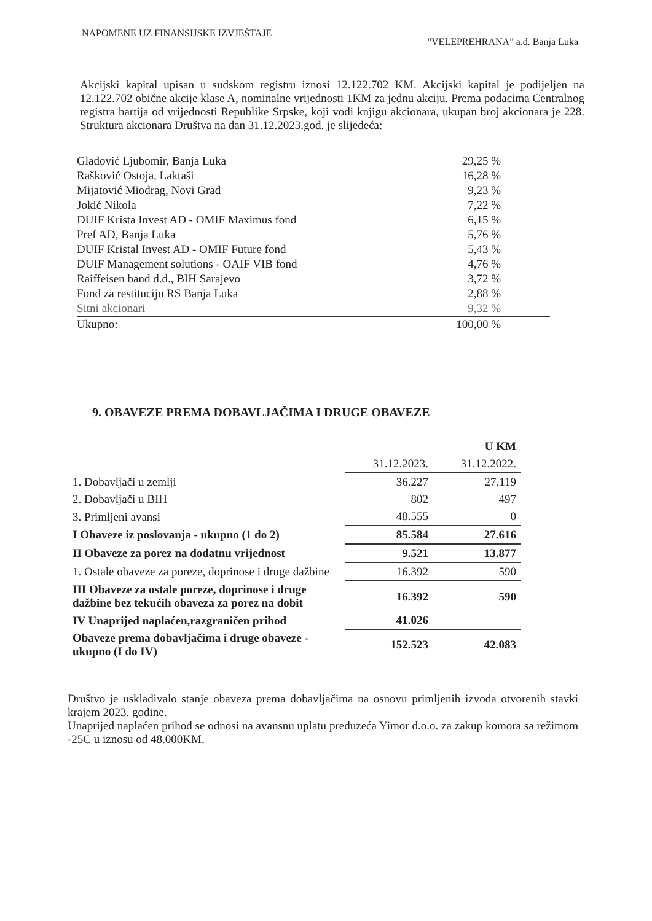NAPOMENE UZ FINANSIJSKE IZVJEŠTAJE "VELEPREHRANA" a.d. Banja Luka
Akcijski kapital upisan u sudskom registru iznosi 12.122.702 KM. Akcijski kapital je podijeljen na 12.122.702 obične akcije klase A, nominalne vrijednosti 1KM za jednu akciju. Prema podacima Centralnog registra hartija od vrijednosti Republike Srpske, koji vodi knjigu akcionara, ukupan broj akcionara je 228. Struktura akcionara Društva na dan 31.12.2023.god. je slijedeća:
| Gladović Ljubomir, Banja Luka | 29,25 % |
| Rašković Ostoja, Laktaši | 16,28 % |
| Mijatović Miodrag, Novi Grad | 9,23 % |
| Jokić Nikola | 7,22 % |
| DUIF Krista Invest AD - OMIF Maximus fond | 6,15 % |
| Pref AD, Banja Luka | 5,76 % |
| DUIF Kristal Invest AD - OMIF Future fond | 5,43 % |
| DUIF Management solutions - OAIF VIB fond | 4,76 % |
| Raiffeisen band d.d., BIH Sarajevo | 3,72 % |
| Fond za restituciju RS Banja Luka | 2,88 % |
| Sitni akcionari | 9,32 % |
| Ukupno: | 100,00 % |
9. OBAVEZE PREMA DOBAVLJAČIMA I DRUGE OBAVEZE
| | | U KM |
| --- | --- | --- |
| | 31.12.2023. | 31.12.2022. |
| 1. Dobavljači u zemlji | 36.227 | 27.119 |
| 2. Dobavljači u BIH | 802 | 497 |
| 3. Primljeni avansi | 48.555 | 0 |
| I Obaveze iz poslovanja - ukupno (1 do 2) | 85.584 | 27.616 |
| II Obaveze za porez na dodatnu vrijednost | 9.521 | 13.877 |
| 1. Ostale obaveze za poreze, doprinose i druge dažbine | 16.392 | 590 |
| III Obaveze za ostale poreze, doprinose i druge dažbine bez tekućih obaveza za porez na dobit | 16.392 | 590 |
| IV Unaprijed naplaćen,razgraničen prihod | 41.026 | |
| Obaveze prema dobavljačima i druge obaveze - ukupno (I do IV) | 152.523 | 42.083 |
Društvo je usklađivalo stanje obaveza prema dobavljačima na osnovu primljenih izvoda otvorenih stavki krajem 2023. godine.
Unaprijed naplaćen prihod se odnosi na avansnu uplatu preduzeća Yimor d.o.o. za zakup komora sa režimom -25C u iznosu od 48.000KM.